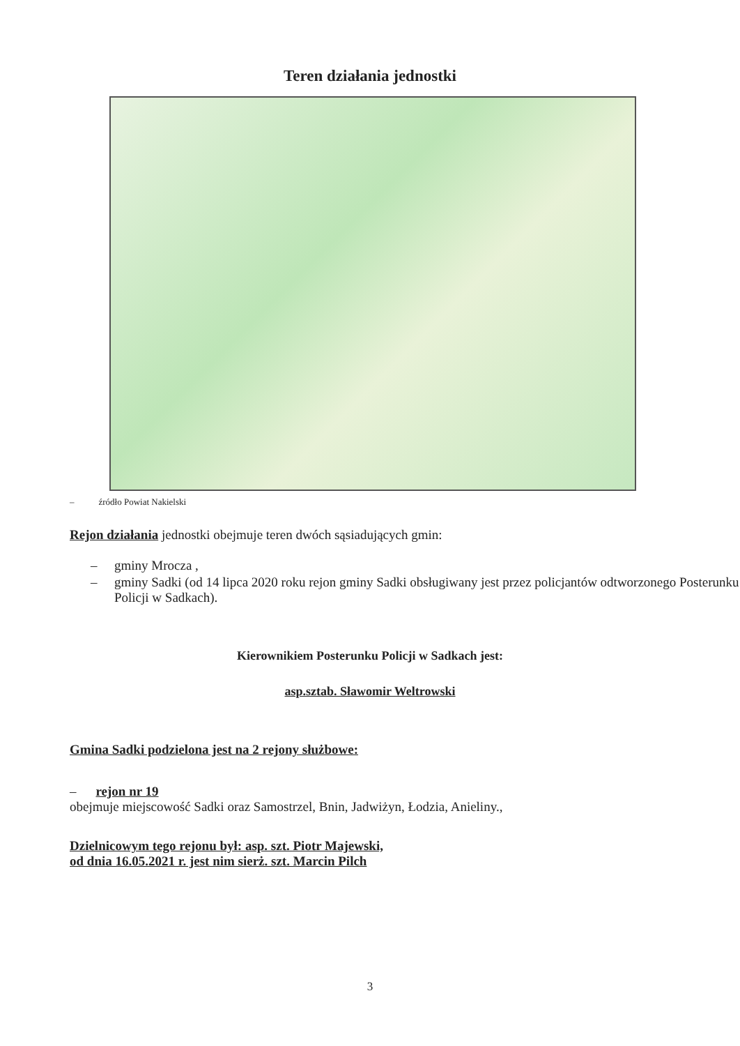Teren działania jednostki
– źródło Powiat Nakielski
Rejon działania jednostki obejmuje teren dwóch sąsiadujących gmin:
– gminy Mrocza ,
– gminy Sadki (od 14 lipca 2020 roku rejon gminy Sadki obsługiwany jest przez policjantów odtworzonego Posterunku Policji w Sadkach).
Kierownikiem Posterunku Policji w Sadkach jest:
asp.sztab. Sławomir Weltrowski
Gmina Sadki podzielona jest na 2 rejony służbowe:
– rejon nr 19
obejmuje miejscowość Sadki oraz Samostrzel, Bnin, Jadwiżyn, Łodzia, Anieliny.,
Dzielnicowym tego rejonu był: asp. szt. Piotr Majewski,
od dnia 16.05.2021 r. jest nim sierż. szt. Marcin Pilch
3